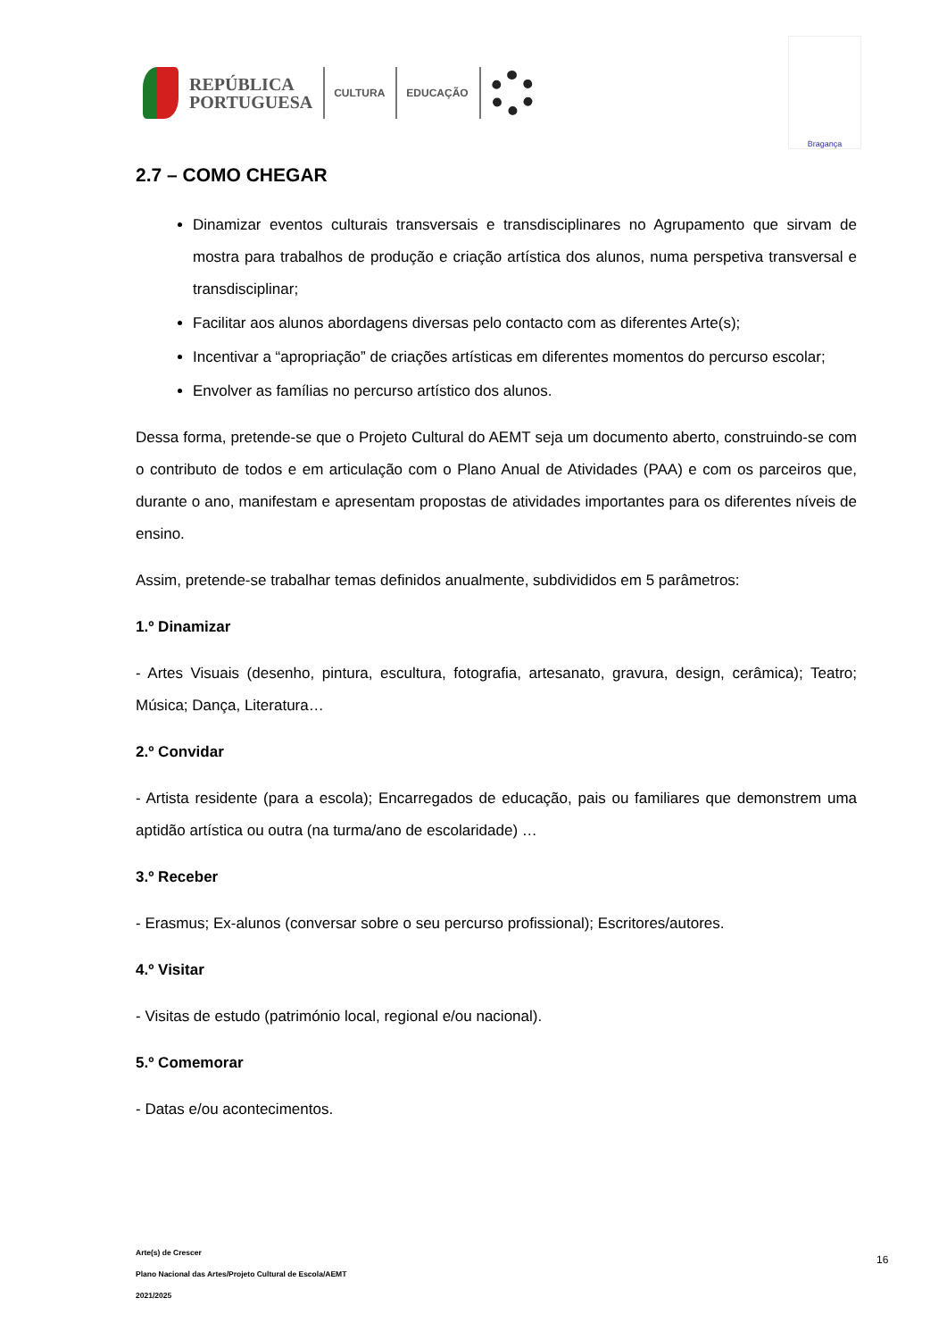REPÚBLICA
PORTUGUESA
CULTURA EDUCAÇÃO
Bragança
2.7 – COMO CHEGAR
Dinamizar eventos culturais transversais e transdisciplinares no Agrupamento que sirvam de mostra para trabalhos de produção e criação artística dos alunos, numa perspetiva transversal e transdisciplinar;
Facilitar aos alunos abordagens diversas pelo contacto com as diferentes Arte(s);
Incentivar a “apropriação” de criações artísticas em diferentes momentos do percurso escolar;
Envolver as famílias no percurso artístico dos alunos.
Dessa forma, pretende-se que o Projeto Cultural do AEMT seja um documento aberto, construindo-se com o contributo de todos e em articulação com o Plano Anual de Atividades (PAA) e com os parceiros que, durante o ano, manifestam e apresentam propostas de atividades importantes para os diferentes níveis de ensino.
Assim, pretende-se trabalhar temas definidos anualmente, subdivididos em 5 parâmetros:
1.º Dinamizar
- Artes Visuais (desenho, pintura, escultura, fotografia, artesanato, gravura, design, cerâmica); Teatro; Música; Dança, Literatura…
2.º Convidar
- Artista residente (para a escola); Encarregados de educação, pais ou familiares que demonstrem uma aptidão artística ou outra (na turma/ano de escolaridade) …
3.º Receber
- Erasmus; Ex-alunos (conversar sobre o seu percurso profissional); Escritores/autores.
4.º Visitar
- Visitas de estudo (património local, regional e/ou nacional).
5.º Comemorar
- Datas e/ou acontecimentos.
Arte(s) de Crescer
Plano Nacional das Artes/Projeto Cultural de Escola/AEMT
2021/2025
16